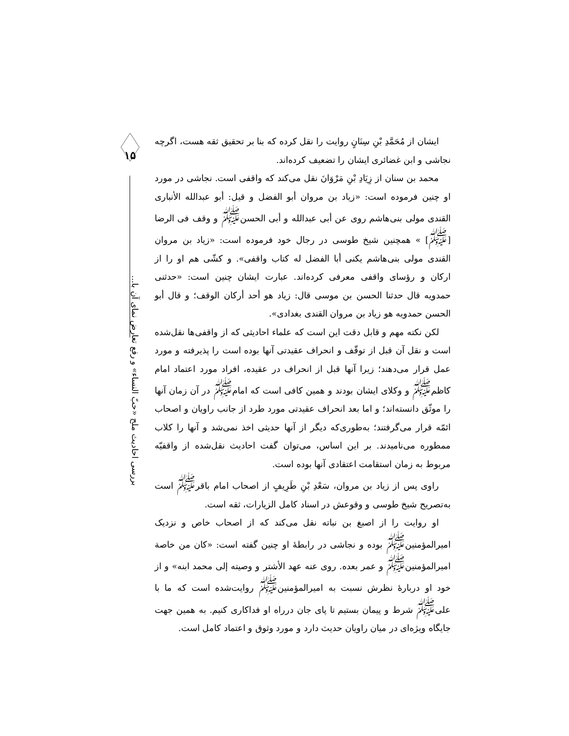۱۵
بررسی احادیث ملح «حبّ النساء» و رفع تعارض نمای آن با...
ایشان از مُحَمَّدِ بْنِ سِنَانٍ روایت را نقل کرده که بنا بر تحقیق ثقه هست، اگرچه نجاشی و ابن غضائری ایشان را تضعیف کرده‌اند.
محمد بن سنان از زِیَادِ بْنِ مَرْوَانَ نقل می‌کند که واقفی است. نجاشی در مورد او چنین فرموده است: «زیاد بن مروان أبو الفضل و قیل: أبو عبدالله الأنباری القندی مولی بنی‌هاشم روی عن أبی عبدالله و أبی الحسن<sup>ﷺ</sup> و وقف فی الرضا [<sup>ﷺ</sup>] » همچنین شیخ طوسی در رجال خود فرموده است: «زیاد بن مروان القندی مولی بنی‌هاشم یکنی أبا الفضل له کتاب واقفی». و کشّی هم او را از ارکان و رؤسای واقفی معرفی کرده‌اند. عبارت ایشان چنین است: «حدثنی حمدویه قال حدثنا الحسن بن موسی قال: زیاد هو أحد أرکان الوقف؛ و قال أبو الحسن حمدویه هو زیاد بن مروان القندی بغدادی».
لکن نکته مهم و قابل دقت این است که علماء احادیثی که از واقفی‌ها نقل‌شده است و نقل آن قبل از توقّف و انحراف عقیدتی آنها بوده است را پذیرفته و مورد عمل قرار می‌دهند؛ زیرا آنها قبل از انحراف در عقیده، افراد مورد اعتماد امام کاظم<sup>ﷺ</sup> و وکلای ایشان بودند و همین کافی است که امام<sup>ﷺ</sup> در آن زمان آنها را موثّق دانسته‌اند؛ و اما بعد انحراف عقیدتی مورد طرد از جانب راویان و اصحاب ائمّه قرار می‌گرفتند؛ به‌طوری‌که دیگر از آنها حدیثی اخذ نمی‌شد و آنها را کلاب ممطوره می‌نامیدند. بر این اساس، می‌توان گفت احادیث نقل‌شده از واقفیّه مربوط به زمان استقامت اعتقادی آنها بوده است.
راوی پس از زیاد بن مروان، سَعْدِ بْنِ طَرِیفٍ از اصحاب امام باقر<sup>ﷺ</sup> است به‌تصریح شیخ طوسی و وقوعش در اسناد کامل الزیارات، ثقه است.
او روایت را از اصبغ بن نباته نقل می‌کند که از اصحاب خاص و نزدیک امیرالمؤمنین<sup>ﷺ</sup> بوده و نجاشی در رابطهٔ او چنین گفته است: «کان من خاصة امیرالمؤمنین<sup>ﷺ</sup> و عمر بعده. روی عنه عهد الأشتر و وصیته إلی محمد ابنه» و از خود او دربارهٔ نظرش نسبت به امیرالمؤمنین<sup>ﷺ</sup> روایت‌شده است که ما با علی<sup>ﷺ</sup> شرط و پیمان بستیم تا پای جان درراه او فداکاری کنیم. به همین جهت جایگاه ویژه‌ای در میان راویان حدیث دارد و مورد وثوق و اعتماد کامل است.